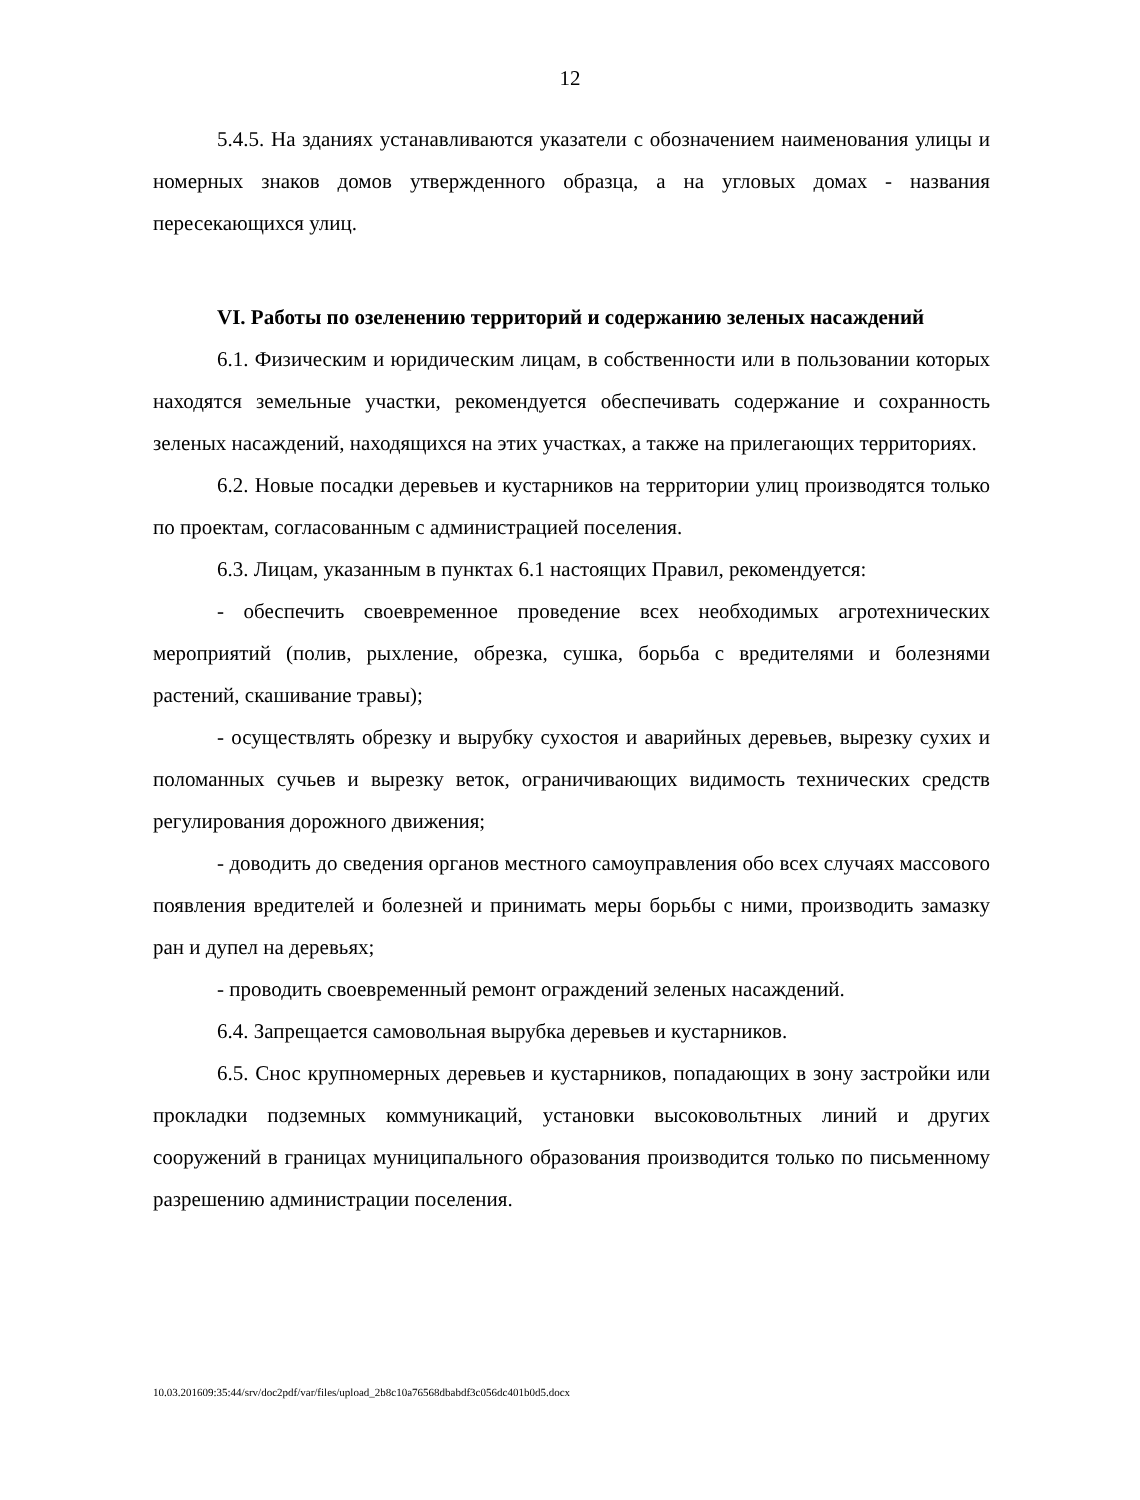12
5.4.5. На зданиях устанавливаются указатели с обозначением наименования улицы и номерных знаков домов утвержденного образца, а на угловых домах - названия пересекающихся улиц.
VI. Работы по озеленению территорий и содержанию зеленых насаждений
6.1. Физическим и юридическим лицам, в собственности или в пользовании которых находятся земельные участки, рекомендуется обеспечивать содержание и сохранность зеленых насаждений, находящихся на этих участках, а также на прилегающих территориях.
6.2. Новые посадки деревьев и кустарников на территории улиц производятся только по проектам, согласованным с администрацией поселения.
6.3. Лицам, указанным в пунктах 6.1 настоящих Правил, рекомендуется:
- обеспечить своевременное проведение всех необходимых агротехнических мероприятий (полив, рыхление, обрезка, сушка, борьба с вредителями и болезнями растений, скашивание травы);
- осуществлять обрезку и вырубку сухостоя и аварийных деревьев, вырезку сухих и поломанных сучьев и вырезку веток, ограничивающих видимость технических средств регулирования дорожного движения;
- доводить до сведения органов местного самоуправления обо всех случаях массового появления вредителей и болезней и принимать меры борьбы с ними, производить замазку ран и дупел на деревьях;
- проводить своевременный ремонт ограждений зеленых насаждений.
6.4. Запрещается самовольная вырубка деревьев и кустарников.
6.5. Снос крупномерных деревьев и кустарников, попадающих в зону застройки или прокладки подземных коммуникаций, установки высоковольтных линий и других сооружений в границах муниципального образования производится только по письменному разрешению администрации поселения.
10.03.201609:35:44/srv/doc2pdf/var/files/upload_2b8c10a76568dbabdf3c056dc401b0d5.docx